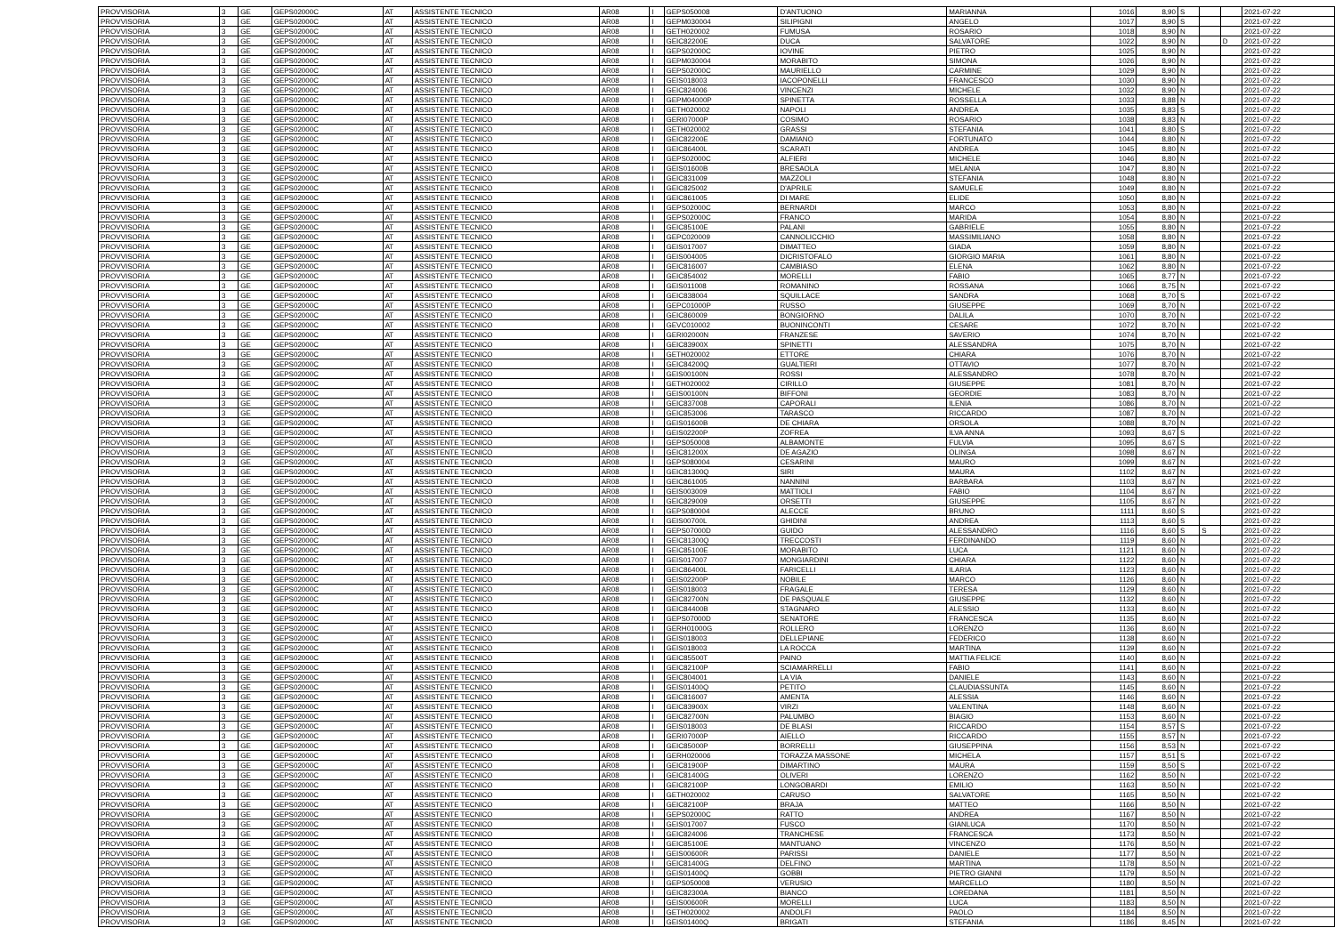| PROVVISORIA | 3 | GE | GEPS02000C | AT | ASSISTENTE TECNICO | AR08 | I | GEPS050008 | D'ANTUONO | MARIANNA | 1016 | 8,90 | S | | | 2021-07-22 |
| PROVVISORIA | 3 | GE | GEPS02000C | AT | ASSISTENTE TECNICO | AR08 | I | GEPM030004 | SILIPIGNI | ANGELO | 1017 | 8,90 | S | | | 2021-07-22 |
| PROVVISORIA | 3 | GE | GEPS02000C | AT | ASSISTENTE TECNICO | AR08 | I | GETH020002 | FUMUSA | ROSARIO | 1018 | 8,90 | N | | | 2021-07-22 |
| PROVVISORIA | 3 | GE | GEPS02000C | AT | ASSISTENTE TECNICO | AR08 | I | GEIC82200E | DUCA | SALVATORE | 1022 | 8,90 | N | | D | 2021-07-22 |
| PROVVISORIA | 3 | GE | GEPS02000C | AT | ASSISTENTE TECNICO | AR08 | I | GEPS02000C | IOVINE | PIETRO | 1025 | 8,90 | N | | | 2021-07-22 |
| PROVVISORIA | 3 | GE | GEPS02000C | AT | ASSISTENTE TECNICO | AR08 | I | GEPM030004 | MORABITO | SIMONA | 1026 | 8,90 | N | | | 2021-07-22 |
| PROVVISORIA | 3 | GE | GEPS02000C | AT | ASSISTENTE TECNICO | AR08 | I | GEPS02000C | MAURIELLO | CARMINE | 1029 | 8,90 | N | | | 2021-07-22 |
| PROVVISORIA | 3 | GE | GEPS02000C | AT | ASSISTENTE TECNICO | AR08 | I | GEIS018003 | IACOPONELLI | FRANCESCO | 1030 | 8,90 | N | | | 2021-07-22 |
| PROVVISORIA | 3 | GE | GEPS02000C | AT | ASSISTENTE TECNICO | AR08 | I | GEIC824006 | VINCENZI | MICHELE | 1032 | 8,90 | N | | | 2021-07-22 |
| PROVVISORIA | 3 | GE | GEPS02000C | AT | ASSISTENTE TECNICO | AR08 | I | GEPM04000P | SPINETTA | ROSSELLA | 1033 | 8,88 | N | | | 2021-07-22 |
| PROVVISORIA | 3 | GE | GEPS02000C | AT | ASSISTENTE TECNICO | AR08 | I | GETH020002 | NAPOLI | ANDREA | 1035 | 8,83 | S | | | 2021-07-22 |
| PROVVISORIA | 3 | GE | GEPS02000C | AT | ASSISTENTE TECNICO | AR08 | I | GERI07000P | COSIMO | ROSARIO | 1038 | 8,83 | N | | | 2021-07-22 |
| PROVVISORIA | 3 | GE | GEPS02000C | AT | ASSISTENTE TECNICO | AR08 | I | GETH020002 | GRASSI | STEFANIA | 1041 | 8,80 | S | | | 2021-07-22 |
| PROVVISORIA | 3 | GE | GEPS02000C | AT | ASSISTENTE TECNICO | AR08 | I | GEIC82200E | DAMIANO | FORTUNATO | 1044 | 8,80 | N | | | 2021-07-22 |
| PROVVISORIA | 3 | GE | GEPS02000C | AT | ASSISTENTE TECNICO | AR08 | I | GEIC86400L | SCARATI | ANDREA | 1045 | 8,80 | N | | | 2021-07-22 |
| PROVVISORIA | 3 | GE | GEPS02000C | AT | ASSISTENTE TECNICO | AR08 | I | GEPS02000C | ALFIERI | MICHELE | 1046 | 8,80 | N | | | 2021-07-22 |
| PROVVISORIA | 3 | GE | GEPS02000C | AT | ASSISTENTE TECNICO | AR08 | I | GEIS01600B | BRESAOLA | MELANIA | 1047 | 8,80 | N | | | 2021-07-22 |
| PROVVISORIA | 3 | GE | GEPS02000C | AT | ASSISTENTE TECNICO | AR08 | I | GEIC831009 | MAZZOLI | STEFANIA | 1048 | 8,80 | N | | | 2021-07-22 |
| PROVVISORIA | 3 | GE | GEPS02000C | AT | ASSISTENTE TECNICO | AR08 | I | GEIC825002 | D'APRILE | SAMUELE | 1049 | 8,80 | N | | | 2021-07-22 |
| PROVVISORIA | 3 | GE | GEPS02000C | AT | ASSISTENTE TECNICO | AR08 | I | GEIC861005 | DI MARE | ELIDE | 1050 | 8,80 | N | | | 2021-07-22 |
| PROVVISORIA | 3 | GE | GEPS02000C | AT | ASSISTENTE TECNICO | AR08 | I | GEPS02000C | BERNARDI | MARCO | 1053 | 8,80 | N | | | 2021-07-22 |
| PROVVISORIA | 3 | GE | GEPS02000C | AT | ASSISTENTE TECNICO | AR08 | I | GEPS02000C | FRANCO | MARIDA | 1054 | 8,80 | N | | | 2021-07-22 |
| PROVVISORIA | 3 | GE | GEPS02000C | AT | ASSISTENTE TECNICO | AR08 | I | GEIC85100E | PALANI | GABRIELE | 1055 | 8,80 | N | | | 2021-07-22 |
| PROVVISORIA | 3 | GE | GEPS02000C | AT | ASSISTENTE TECNICO | AR08 | I | GEPC020009 | CANNOLICCHIO | MASSIMILIANO | 1058 | 8,80 | N | | | 2021-07-22 |
| PROVVISORIA | 3 | GE | GEPS02000C | AT | ASSISTENTE TECNICO | AR08 | I | GEIS017007 | DIMATTEO | GIADA | 1059 | 8,80 | N | | | 2021-07-22 |
| PROVVISORIA | 3 | GE | GEPS02000C | AT | ASSISTENTE TECNICO | AR08 | I | GEIS004005 | DICRISTOFALO | GIORGIO MARIA | 1061 | 8,80 | N | | | 2021-07-22 |
| PROVVISORIA | 3 | GE | GEPS02000C | AT | ASSISTENTE TECNICO | AR08 | I | GEIC816007 | CAMBIASO | ELENA | 1062 | 8,80 | N | | | 2021-07-22 |
| PROVVISORIA | 3 | GE | GEPS02000C | AT | ASSISTENTE TECNICO | AR08 | I | GEIC854002 | MORELLI | FABIO | 1065 | 8,77 | N | | | 2021-07-22 |
| PROVVISORIA | 3 | GE | GEPS02000C | AT | ASSISTENTE TECNICO | AR08 | I | GEIS011008 | ROMANINO | ROSSANA | 1066 | 8,75 | N | | | 2021-07-22 |
| PROVVISORIA | 3 | GE | GEPS02000C | AT | ASSISTENTE TECNICO | AR08 | I | GEIC838004 | SQUILLACE | SANDRA | 1068 | 8,70 | S | | | 2021-07-22 |
| PROVVISORIA | 3 | GE | GEPS02000C | AT | ASSISTENTE TECNICO | AR08 | I | GEPC01000P | RUSSO | GIUSEPPE | 1069 | 8,70 | N | | | 2021-07-22 |
| PROVVISORIA | 3 | GE | GEPS02000C | AT | ASSISTENTE TECNICO | AR08 | I | GEIC860009 | BONGIORNO | DALILA | 1070 | 8,70 | N | | | 2021-07-22 |
| PROVVISORIA | 3 | GE | GEPS02000C | AT | ASSISTENTE TECNICO | AR08 | I | GEVC010002 | BUONINCONTI | CESARE | 1072 | 8,70 | N | | | 2021-07-22 |
| PROVVISORIA | 3 | GE | GEPS02000C | AT | ASSISTENTE TECNICO | AR08 | I | GERI02000N | FRANZESE | SAVERIO | 1074 | 8,70 | N | | | 2021-07-22 |
| PROVVISORIA | 3 | GE | GEPS02000C | AT | ASSISTENTE TECNICO | AR08 | I | GEIC83900X | SPINETTI | ALESSANDRA | 1075 | 8,70 | N | | | 2021-07-22 |
| PROVVISORIA | 3 | GE | GEPS02000C | AT | ASSISTENTE TECNICO | AR08 | I | GETH020002 | ETTORE | CHIARA | 1076 | 8,70 | N | | | 2021-07-22 |
| PROVVISORIA | 3 | GE | GEPS02000C | AT | ASSISTENTE TECNICO | AR08 | I | GEIC84200Q | GUALTIERI | OTTAVIO | 1077 | 8,70 | N | | | 2021-07-22 |
| PROVVISORIA | 3 | GE | GEPS02000C | AT | ASSISTENTE TECNICO | AR08 | I | GEIS00100N | ROSSI | ALESSANDRO | 1078 | 8,70 | N | | | 2021-07-22 |
| PROVVISORIA | 3 | GE | GEPS02000C | AT | ASSISTENTE TECNICO | AR08 | I | GETH020002 | CIRILLO | GIUSEPPE | 1081 | 8,70 | N | | | 2021-07-22 |
| PROVVISORIA | 3 | GE | GEPS02000C | AT | ASSISTENTE TECNICO | AR08 | I | GEIS00100N | BIFFONI | GEORDIE | 1083 | 8,70 | N | | | 2021-07-22 |
| PROVVISORIA | 3 | GE | GEPS02000C | AT | ASSISTENTE TECNICO | AR08 | I | GEIC837008 | CAPORALI | ILENIA | 1086 | 8,70 | N | | | 2021-07-22 |
| PROVVISORIA | 3 | GE | GEPS02000C | AT | ASSISTENTE TECNICO | AR08 | I | GEIC853006 | TARASCO | RICCARDO | 1087 | 8,70 | N | | | 2021-07-22 |
| PROVVISORIA | 3 | GE | GEPS02000C | AT | ASSISTENTE TECNICO | AR08 | I | GEIS01600B | DE CHIARA | ORSOLA | 1088 | 8,70 | N | | | 2021-07-22 |
| PROVVISORIA | 3 | GE | GEPS02000C | AT | ASSISTENTE TECNICO | AR08 | I | GEIS02200P | ZOFREA | ILVA ANNA | 1093 | 8,67 | S | | | 2021-07-22 |
| PROVVISORIA | 3 | GE | GEPS02000C | AT | ASSISTENTE TECNICO | AR08 | I | GEPS050008 | ALBAMONTE | FULVIA | 1095 | 8,67 | S | | | 2021-07-22 |
| PROVVISORIA | 3 | GE | GEPS02000C | AT | ASSISTENTE TECNICO | AR08 | I | GEIC81200X | DE AGAZIO | OLINGA | 1098 | 8,67 | N | | | 2021-07-22 |
| PROVVISORIA | 3 | GE | GEPS02000C | AT | ASSISTENTE TECNICO | AR08 | I | GEPS080004 | CESARINI | MAURO | 1099 | 8,67 | N | | | 2021-07-22 |
| PROVVISORIA | 3 | GE | GEPS02000C | AT | ASSISTENTE TECNICO | AR08 | I | GEIC81300Q | SIRI | MAURA | 1102 | 8,67 | N | | | 2021-07-22 |
| PROVVISORIA | 3 | GE | GEPS02000C | AT | ASSISTENTE TECNICO | AR08 | I | GEIC861005 | NANNINI | BARBARA | 1103 | 8,67 | N | | | 2021-07-22 |
| PROVVISORIA | 3 | GE | GEPS02000C | AT | ASSISTENTE TECNICO | AR08 | I | GEIS003009 | MATTIOLI | FABIO | 1104 | 8,67 | N | | | 2021-07-22 |
| PROVVISORIA | 3 | GE | GEPS02000C | AT | ASSISTENTE TECNICO | AR08 | I | GEIC829009 | ORSETTI | GIUSEPPE | 1105 | 8,67 | N | | | 2021-07-22 |
| PROVVISORIA | 3 | GE | GEPS02000C | AT | ASSISTENTE TECNICO | AR08 | I | GEPS080004 | ALECCE | BRUNO | 1111 | 8,60 | S | | | 2021-07-22 |
| PROVVISORIA | 3 | GE | GEPS02000C | AT | ASSISTENTE TECNICO | AR08 | I | GEIS00700L | GHIDINI | ANDREA | 1113 | 8,60 | S | | | 2021-07-22 |
| PROVVISORIA | 3 | GE | GEPS02000C | AT | ASSISTENTE TECNICO | AR08 | I | GEPS07000D | GUIDO | ALESSANDRO | 1116 | 8,60 | S | S | | 2021-07-22 |
| PROVVISORIA | 3 | GE | GEPS02000C | AT | ASSISTENTE TECNICO | AR08 | I | GEIC81300Q | TRECCOSTI | FERDINANDO | 1119 | 8,60 | N | | | 2021-07-22 |
| PROVVISORIA | 3 | GE | GEPS02000C | AT | ASSISTENTE TECNICO | AR08 | I | GEIC85100E | MORABITO | LUCA | 1121 | 8,60 | N | | | 2021-07-22 |
| PROVVISORIA | 3 | GE | GEPS02000C | AT | ASSISTENTE TECNICO | AR08 | I | GEIS017007 | MONGIARDINI | CHIARA | 1122 | 8,60 | N | | | 2021-07-22 |
| PROVVISORIA | 3 | GE | GEPS02000C | AT | ASSISTENTE TECNICO | AR08 | I | GEIC86400L | FARICELLI | ILARIA | 1123 | 8,60 | N | | | 2021-07-22 |
| PROVVISORIA | 3 | GE | GEPS02000C | AT | ASSISTENTE TECNICO | AR08 | I | GEIS02200P | NOBILE | MARCO | 1126 | 8,60 | N | | | 2021-07-22 |
| PROVVISORIA | 3 | GE | GEPS02000C | AT | ASSISTENTE TECNICO | AR08 | I | GEIS018003 | FRAGALE | TERESA | 1129 | 8,60 | N | | | 2021-07-22 |
| PROVVISORIA | 3 | GE | GEPS02000C | AT | ASSISTENTE TECNICO | AR08 | I | GEIC82700N | DE PASQUALE | GIUSEPPE | 1132 | 8,60 | N | | | 2021-07-22 |
| PROVVISORIA | 3 | GE | GEPS02000C | AT | ASSISTENTE TECNICO | AR08 | I | GEIC84400B | STAGNARO | ALESSIO | 1133 | 8,60 | N | | | 2021-07-22 |
| PROVVISORIA | 3 | GE | GEPS02000C | AT | ASSISTENTE TECNICO | AR08 | I | GEPS07000D | SENATORE | FRANCESCA | 1135 | 8,60 | N | | | 2021-07-22 |
| PROVVISORIA | 3 | GE | GEPS02000C | AT | ASSISTENTE TECNICO | AR08 | I | GERH01000G | ROLLERO | LORENZO | 1136 | 8,60 | N | | | 2021-07-22 |
| PROVVISORIA | 3 | GE | GEPS02000C | AT | ASSISTENTE TECNICO | AR08 | I | GEIS018003 | DELLEPIANE | FEDERICO | 1138 | 8,60 | N | | | 2021-07-22 |
| PROVVISORIA | 3 | GE | GEPS02000C | AT | ASSISTENTE TECNICO | AR08 | I | GEIS018003 | LA ROCCA | MARTINA | 1139 | 8,60 | N | | | 2021-07-22 |
| PROVVISORIA | 3 | GE | GEPS02000C | AT | ASSISTENTE TECNICO | AR08 | I | GEIC85500T | PAINO | MATTIA FELICE | 1140 | 8,60 | N | | | 2021-07-22 |
| PROVVISORIA | 3 | GE | GEPS02000C | AT | ASSISTENTE TECNICO | AR08 | I | GEIC82100P | SCIAMARRELLI | FABIO | 1141 | 8,60 | N | | | 2021-07-22 |
| PROVVISORIA | 3 | GE | GEPS02000C | AT | ASSISTENTE TECNICO | AR08 | I | GEIC804001 | LA VIA | DANIELE | 1143 | 8,60 | N | | | 2021-07-22 |
| PROVVISORIA | 3 | GE | GEPS02000C | AT | ASSISTENTE TECNICO | AR08 | I | GEIS01400Q | PETITO | CLAUDIASSUNTA | 1145 | 8,60 | N | | | 2021-07-22 |
| PROVVISORIA | 3 | GE | GEPS02000C | AT | ASSISTENTE TECNICO | AR08 | I | GEIC816007 | AMENTA | ALESSIA | 1146 | 8,60 | N | | | 2021-07-22 |
| PROVVISORIA | 3 | GE | GEPS02000C | AT | ASSISTENTE TECNICO | AR08 | I | GEIC83900X | VIRZI | VALENTINA | 1148 | 8,60 | N | | | 2021-07-22 |
| PROVVISORIA | 3 | GE | GEPS02000C | AT | ASSISTENTE TECNICO | AR08 | I | GEIC82700N | PALUMBO | BIAGIO | 1153 | 8,60 | N | | | 2021-07-22 |
| PROVVISORIA | 3 | GE | GEPS02000C | AT | ASSISTENTE TECNICO | AR08 | I | GEIS018003 | DE BLASI | RICCARDO | 1154 | 8,57 | S | | | 2021-07-22 |
| PROVVISORIA | 3 | GE | GEPS02000C | AT | ASSISTENTE TECNICO | AR08 | I | GERI07000P | AIELLO | RICCARDO | 1155 | 8,57 | N | | | 2021-07-22 |
| PROVVISORIA | 3 | GE | GEPS02000C | AT | ASSISTENTE TECNICO | AR08 | I | GEIC85000P | BORRELLI | GIUSEPPINA | 1156 | 8,53 | N | | | 2021-07-22 |
| PROVVISORIA | 3 | GE | GEPS02000C | AT | ASSISTENTE TECNICO | AR08 | I | GERH020006 | TORAZZA MASSONE | MICHELA | 1157 | 8,51 | S | | | 2021-07-22 |
| PROVVISORIA | 3 | GE | GEPS02000C | AT | ASSISTENTE TECNICO | AR08 | I | GEIC81900P | DIMARTINO | MAURA | 1159 | 8,50 | S | | | 2021-07-22 |
| PROVVISORIA | 3 | GE | GEPS02000C | AT | ASSISTENTE TECNICO | AR08 | I | GEIC81400G | OLIVERI | LORENZO | 1162 | 8,50 | N | | | 2021-07-22 |
| PROVVISORIA | 3 | GE | GEPS02000C | AT | ASSISTENTE TECNICO | AR08 | I | GEIC82100P | LONGOBARDI | EMILIO | 1163 | 8,50 | N | | | 2021-07-22 |
| PROVVISORIA | 3 | GE | GEPS02000C | AT | ASSISTENTE TECNICO | AR08 | I | GETH020002 | CARUSO | SALVATORE | 1165 | 8,50 | N | | | 2021-07-22 |
| PROVVISORIA | 3 | GE | GEPS02000C | AT | ASSISTENTE TECNICO | AR08 | I | GEIC82100P | BRAJA | MATTEO | 1166 | 8,50 | N | | | 2021-07-22 |
| PROVVISORIA | 3 | GE | GEPS02000C | AT | ASSISTENTE TECNICO | AR08 | I | GEPS02000C | RATTO | ANDREA | 1167 | 8,50 | N | | | 2021-07-22 |
| PROVVISORIA | 3 | GE | GEPS02000C | AT | ASSISTENTE TECNICO | AR08 | I | GEIS017007 | FUSCO | GIANLUCA | 1170 | 8,50 | N | | | 2021-07-22 |
| PROVVISORIA | 3 | GE | GEPS02000C | AT | ASSISTENTE TECNICO | AR08 | I | GEIC824006 | TRANCHESE | FRANCESCA | 1173 | 8,50 | N | | | 2021-07-22 |
| PROVVISORIA | 3 | GE | GEPS02000C | AT | ASSISTENTE TECNICO | AR08 | I | GEIC85100E | MANTUANO | VINCENZO | 1176 | 8,50 | N | | | 2021-07-22 |
| PROVVISORIA | 3 | GE | GEPS02000C | AT | ASSISTENTE TECNICO | AR08 | I | GEIS00600R | PARISSI | DANIELE | 1177 | 8,50 | N | | | 2021-07-22 |
| PROVVISORIA | 3 | GE | GEPS02000C | AT | ASSISTENTE TECNICO | AR08 | I | GEIC81400G | DELFINO | MARTINA | 1178 | 8,50 | N | | | 2021-07-22 |
| PROVVISORIA | 3 | GE | GEPS02000C | AT | ASSISTENTE TECNICO | AR08 | I | GEIS01400Q | GOBBI | PIETRO GIANNI | 1179 | 8,50 | N | | | 2021-07-22 |
| PROVVISORIA | 3 | GE | GEPS02000C | AT | ASSISTENTE TECNICO | AR08 | I | GEPS050008 | VERUSIO | MARCELLO | 1180 | 8,50 | N | | | 2021-07-22 |
| PROVVISORIA | 3 | GE | GEPS02000C | AT | ASSISTENTE TECNICO | AR08 | I | GEIC82300A | BIANCO | LOREDANA | 1181 | 8,50 | N | | | 2021-07-22 |
| PROVVISORIA | 3 | GE | GEPS02000C | AT | ASSISTENTE TECNICO | AR08 | I | GEIS00600R | MORELLI | LUCA | 1183 | 8,50 | N | | | 2021-07-22 |
| PROVVISORIA | 3 | GE | GEPS02000C | AT | ASSISTENTE TECNICO | AR08 | I | GETH020002 | ANDOLFI | PAOLO | 1184 | 8,50 | N | | | 2021-07-22 |
| PROVVISORIA | 3 | GE | GEPS02000C | AT | ASSISTENTE TECNICO | AR08 | I | GEIS01400Q | BRIGATI | STEFANIA | 1186 | 8,45 | N | | | 2021-07-22 |